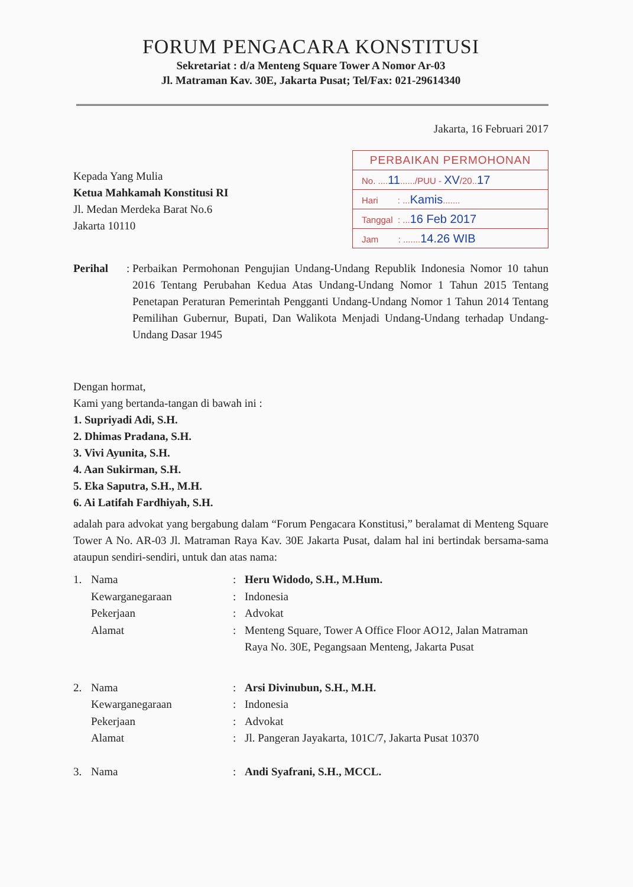FORUM PENGACARA KONSTITUSI
Sekretariat : d/a Menteng Square Tower A Nomor Ar-03
Jl. Matraman Kav. 30E, Jakarta Pusat; Tel/Fax: 021-29614340
Jakarta, 16 Februari 2017
Kepada Yang Mulia
Ketua Mahkamah Konstitusi RI
Jl. Medan Merdeka Barat No.6
Jakarta 10110
PERBAIKAN PERMOHONAN
No. ....11....../PUU - XV/20..17
Hari : ...Kamis.......
Tanggal : ...16 Feb 2017
Jam : .......14.26 WIB
Perihal : Perbaikan Permohonan Pengujian Undang-Undang Republik Indonesia Nomor 10 tahun 2016 Tentang Perubahan Kedua Atas Undang-Undang Nomor 1 Tahun 2015 Tentang Penetapan Peraturan Pemerintah Pengganti Undang-Undang Nomor 1 Tahun 2014 Tentang Pemilihan Gubernur, Bupati, Dan Walikota Menjadi Undang-Undang terhadap Undang-Undang Dasar 1945
Dengan hormat,
Kami yang bertanda-tangan di bawah ini :
1. Supriyadi Adi, S.H.
2. Dhimas Pradana, S.H.
3. Vivi Ayunita, S.H.
4. Aan Sukirman, S.H.
5. Eka Saputra, S.H., M.H.
6. Ai Latifah Fardhiyah, S.H.
adalah para advokat yang bergabung dalam “Forum Pengacara Konstitusi,” beralamat di Menteng Square Tower A No. AR-03 Jl. Matraman Raya Kav. 30E Jakarta Pusat, dalam hal ini bertindak bersama-sama ataupun sendiri-sendiri, untuk dan atas nama:
| 1. | Nama | : | Heru Widodo, S.H., M.Hum. |
| | Kewarganegaraan | : | Indonesia |
| | Pekerjaan | : | Advokat |
| | Alamat | : | Menteng Square, Tower A Office Floor AO12, Jalan Matraman Raya No. 30E, Pegangsaan Menteng, Jakarta Pusat |
| 2. | Nama | : | Arsi Divinubun, S.H., M.H. |
| | Kewarganegaraan | : | Indonesia |
| | Pekerjaan | : | Advokat |
| | Alamat | : | Jl. Pangeran Jayakarta, 101C/7, Jakarta Pusat 10370 |
| 3. | Nama | : | Andi Syafrani, S.H., MCCL. |